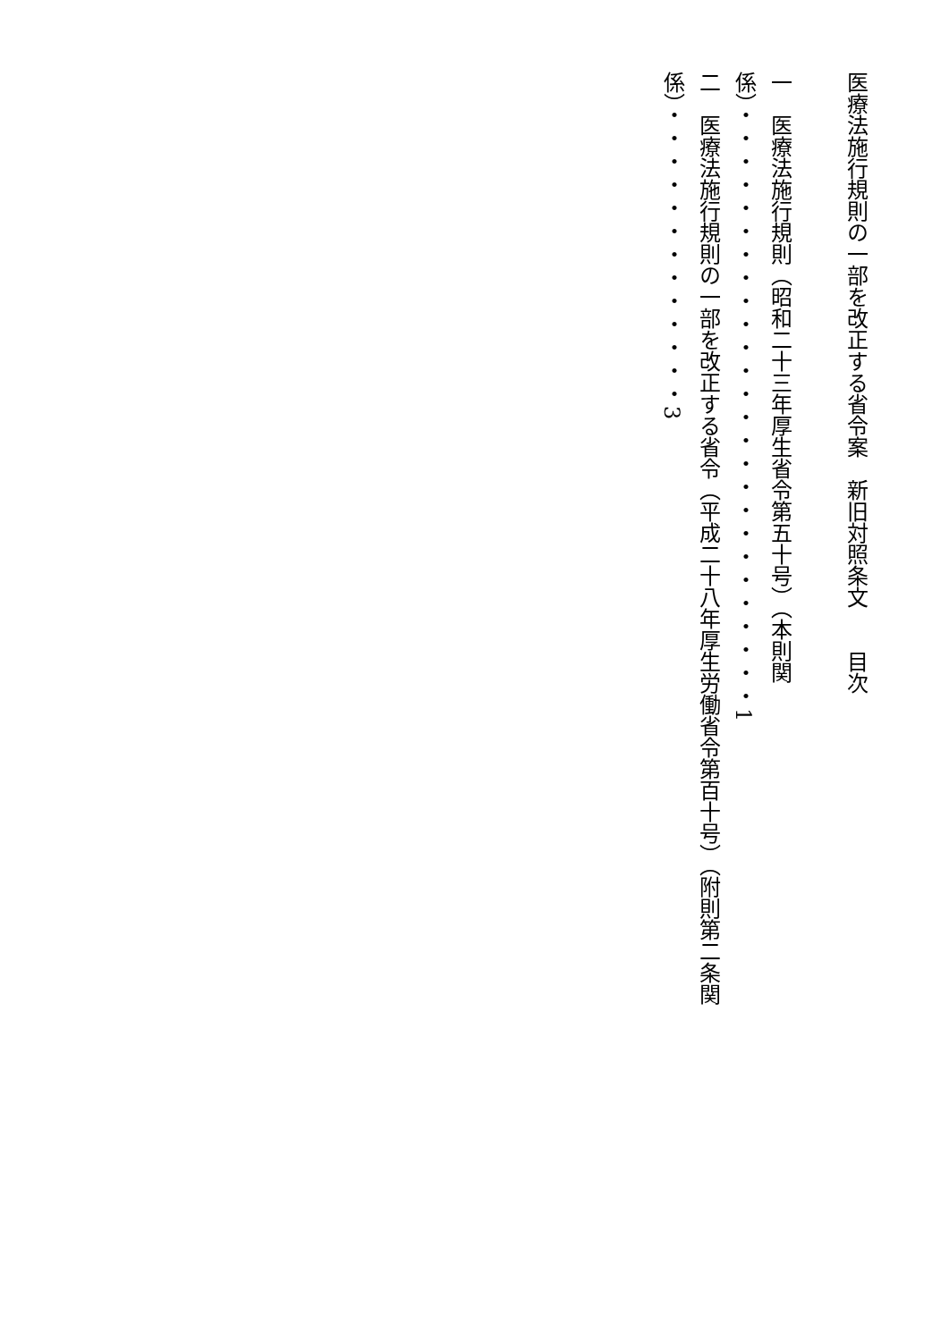医療法施行規則の一部を改正する省令案　新旧対照条文　　目次
一　医療法施行規則（昭和二十三年厚生省令第五十号）（本則関係）・・・・・・・・・・・・・・・・・・・・・・・・・・1
二　医療法施行規則の一部を改正する省令（平成二十八年厚生労働省令第百十号）（附則第二条関係）・・・・・・・・・・・・・3